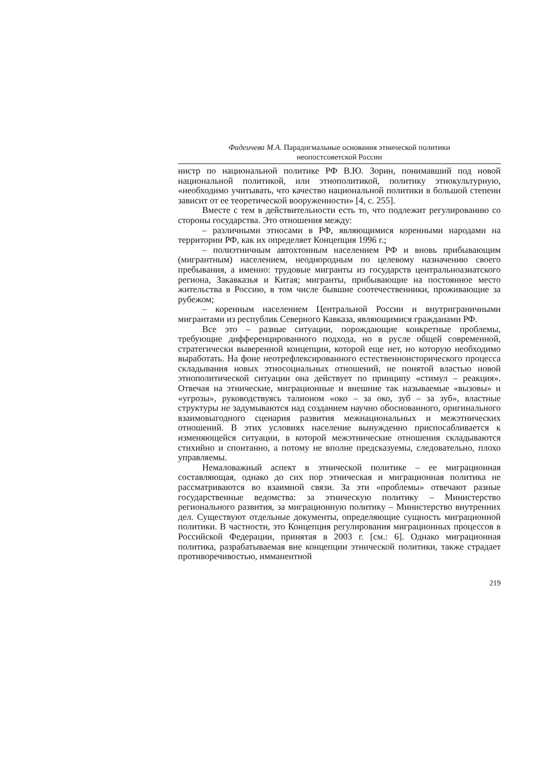Фадеичева М.А. Парадигмальные основания этнической политики
неопостсоветской России
нистр по национальной политике РФ В.Ю. Зорин, понимавший под новой национальной политикой, или этнополитикой, политику этнокультурную, «необходимо учитывать, что качество национальной политики в большой степени зависит от ее теоретической вооруженности» [4, с. 255].
Вместе с тем в действительности есть то, что подлежит регулированию со стороны государства. Это отношения между:
– различными этносами в РФ, являющимися коренными народами на территории РФ, как их определяет Концепция 1996 г.;
– полиэтничным автохтонным населением РФ и вновь прибывающим (мигрантным) населением, неоднородным по целевому назначению своего пребывания, а именно: трудовые мигранты из государств центральноазиатского региона, Закавказья и Китая; мигранты, прибывающие на постоянное место жительства в Россию, в том числе бывшие соотечественники, проживающие за рубежом;
– коренным населением Центральной России и внутриграничными мигрантами из республик Северного Кавказа, являющимися гражданами РФ.
Все это – разные ситуации, порождающие конкретные проблемы, требующие дифференцированного подхода, но в русле общей современной, стратегически выверенной концепции, которой еще нет, но которую необходимо выработать. На фоне неотрефлексированного естественноисторического процесса складывания новых этносоциальных отношений, не понятой властью новой этнополитической ситуации она действует по принципу «стимул – реакция». Отвечая на этнические, миграционные и внешние так называемые «вызовы» и «угрозы», руководствуясь талионом «око – за око, зуб – за зуб», властные структуры не задумываются над созданием научно обоснованного, оригинального взаимовыгодного сценария развития межнациональных и межэтнических отношений. В этих условиях население вынужденно приспосабливается к изменяющейся ситуации, в которой межэтнические отношения складываются стихийно и спонтанно, а потому не вполне предсказуемы, следовательно, плохо управляемы.
Немаловажный аспект в этнической политике – ее миграционная составляющая, однако до сих пор этническая и миграционная политика не рассматриваются во взаимной связи. За эти «проблемы» отвечают разные государственные ведомства: за этническую политику – Министерство регионального развития, за миграционную политику – Министерство внутренних дел. Существуют отдельные документы, определяющие сущность миграционной политики. В частности, это Концепция регулирования миграционных процессов в Российской Федерации, принятая в 2003 г. [см.: 6]. Однако миграционная политика, разрабатываемая вне концепции этнической политики, также страдает противоречивостью, имманентной
219